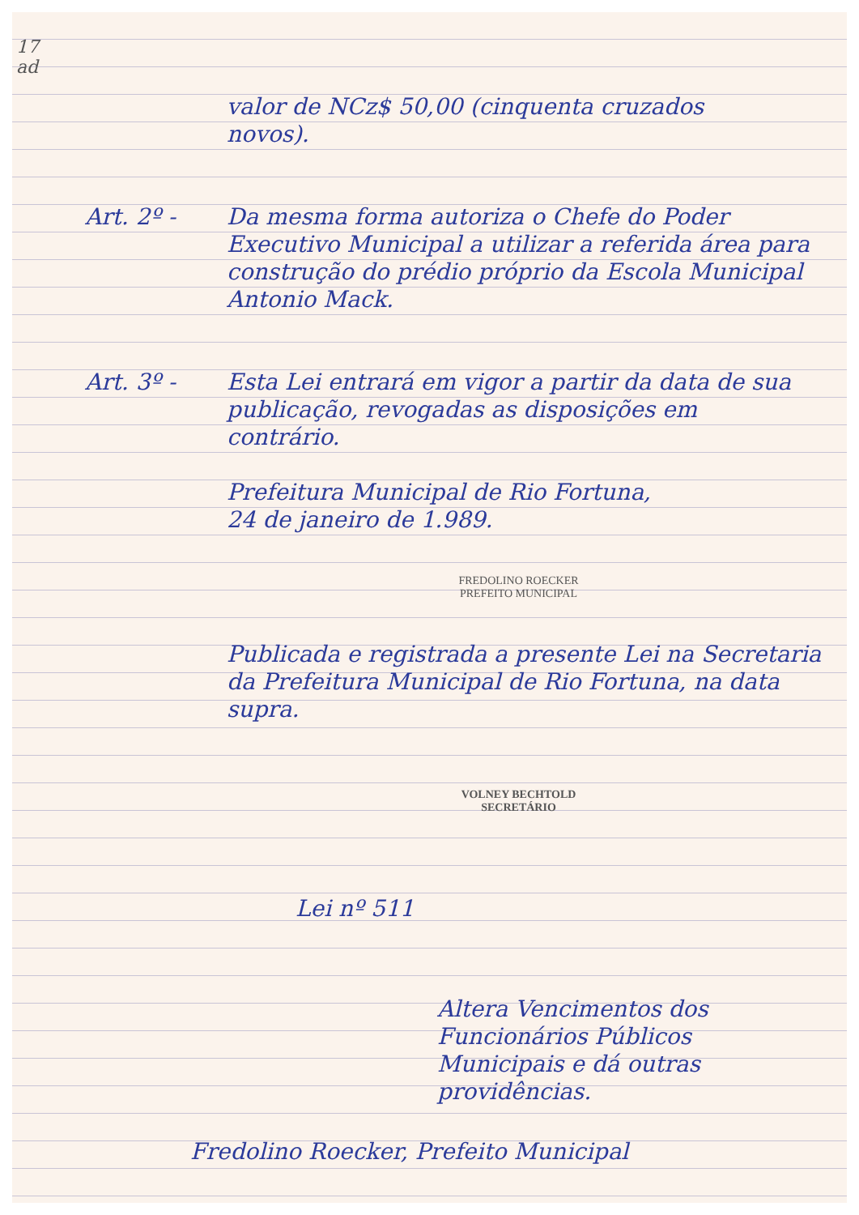17
ad
valor de NCz$ 50,00 (cinquenta cruzados
novos).
Art. 2º - Da mesma forma autoriza o Chefe do Poder Executivo Municipal a utilizar a referida área para construção do prédio próprio da Escola Municipal Antonio Mack.
Art. 3º - Esta Lei entrará em vigor a partir da data de sua publicação, revogadas as disposições em contrário.
Prefeitura Municipal de Rio Fortuna,
24 de janeiro de 1.989.
FREDOLINO ROECKER
PREFEITO MUNICIPAL
Publicada e registrada a presente Lei na Secretaria da Prefeitura Municipal de Rio Fortuna, na data supra.
VOLNEY BECHTOLD
SECRETÁRIO
Lei nº 511
Altera Vencimentos dos Funcionários Públicos Municipais e dá outras providências.
Fredolino Roecker, Prefeito Municipal